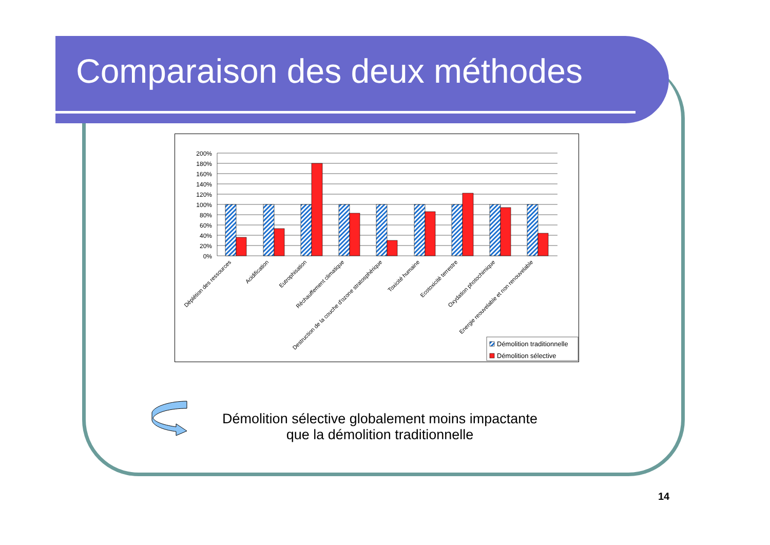Comparaison des deux méthodes
200%
180%
160%
140%
120%
100%
80%
60%
40%
20%
0%
Déplétion des ressources
Acidification
Eutrophisation
Réchauffement climatique
Destruction de la couche d'ozone stratosphérique
Toxicité humaine
Ecotoxicité terrestre
Oxydation photochimique
Energie reouvelable et non renouvelable
Démolition traditionnelle
Démolition sélective
Démolition sélective globalement moins impactante
que la démolition traditionnelle
14